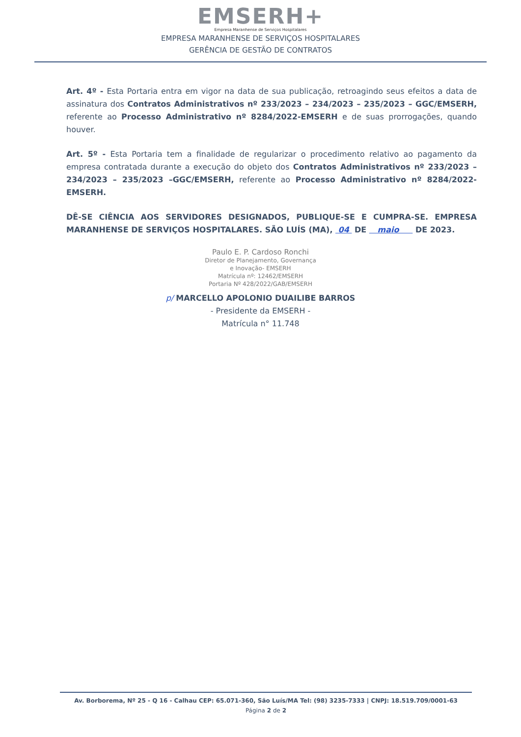EMSERH+
Empresa Maranhense de Serviços Hospitalares
EMPRESA MARANHENSE DE SERVIÇOS HOSPITALARES
GERÊNCIA DE GESTÃO DE CONTRATOS
Art. 4º - Esta Portaria entra em vigor na data de sua publicação, retroagindo seus efeitos a data de assinatura dos Contratos Administrativos nº 233/2023 – 234/2023 – 235/2023 – GGC/EMSERH, referente ao Processo Administrativo nº 8284/2022-EMSERH e de suas prorrogações, quando houver.
Art. 5º - Esta Portaria tem a finalidade de regularizar o procedimento relativo ao pagamento da empresa contratada durante a execução do objeto dos Contratos Administrativos nº 233/2023 – 234/2023 – 235/2023 –GGC/EMSERH, referente ao Processo Administrativo nº 8284/2022-EMSERH.
DÊ-SE CIÊNCIA AOS SERVIDORES DESIGNADOS, PUBLIQUE-SE E CUMPRA-SE. EMPRESA MARANHENSE DE SERVIÇOS HOSPITALARES. SÃO LUÍS (MA), 04 DE maio DE 2023.
Paulo E. P. Cardoso Ronchi
Diretor de Planejamento, Governança
e Inovação- EMSERH
Matrícula nº: 12462/EMSERH
Portaria Nº 428/2022/GAB/EMSERH
p/ MARCELLO APOLONIO DUAILIBE BARROS
- Presidente da EMSERH -
Matrícula n° 11.748
Av. Borborema, Nº 25 - Q 16 - Calhau CEP: 65.071-360, São Luís/MA Tel: (98) 3235-7333 | CNPJ: 18.519.709/0001-63
Página 2 de 2